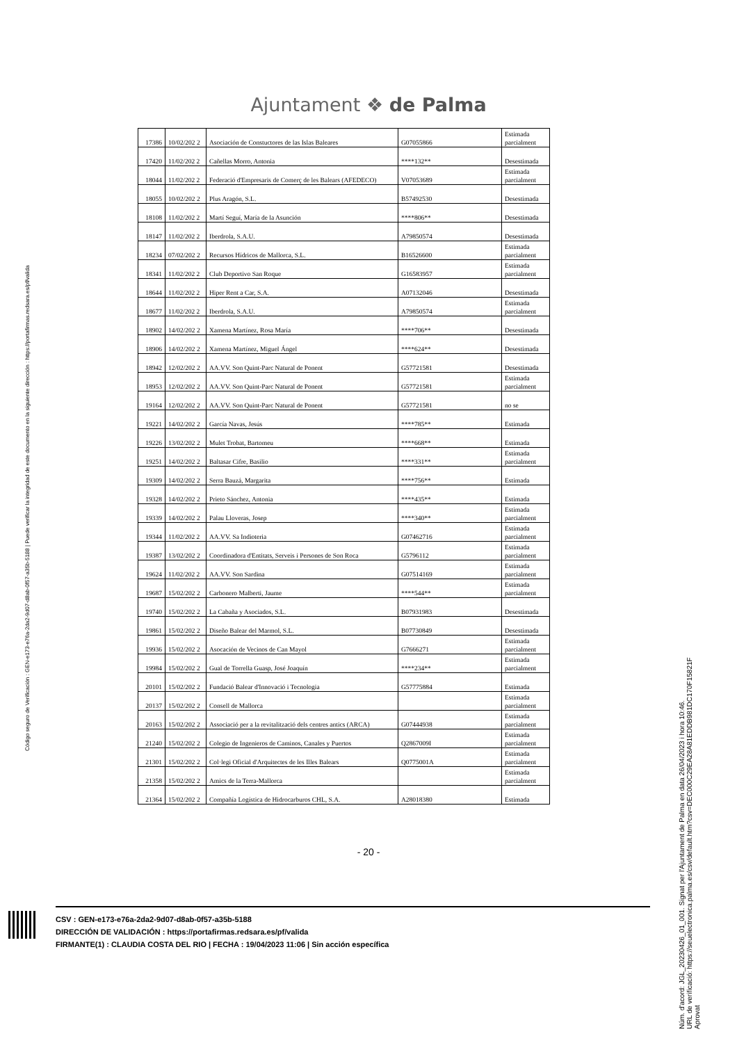Ajuntament ❖ de Palma
| 17386 | 10/02/202 2 | Asociación de Constuctores de las Islas Baleares | G07055866 | Estimada parcialment |
| 17420 | 11/02/202 2 | Cañellas Morro, Antonia | ****132** | Desestimada |
| 18044 | 11/02/202 2 | Federació d'Empresaris de Comerç de les Balears (AFEDECO) | V07053689 | Estimada parcialment |
| 18055 | 10/02/202 2 | Plus Aragón, S.L. | B57492530 | Desestimada |
| 18108 | 11/02/202 2 | Martí Seguí, María de la Asunción | ****806** | Desestimada |
| 18147 | 11/02/202 2 | Iberdrola, S.A.U. | A79850574 | Desestimada |
| 18234 | 07/02/202 2 | Recursos Hídricos de Mallorca, S.L. | B16526600 | Estimada parcialment |
| 18341 | 11/02/202 2 | Club Deportivo San Roque | G16583957 | Estimada parcialment |
| 18644 | 11/02/202 2 | Hiper Rent a Car, S.A. | A07132046 | Desestimada |
| 18677 | 11/02/202 2 | Iberdrola, S.A.U. | A79850574 | Estimada parcialment |
| 18902 | 14/02/202 2 | Xamena Martínez, Rosa María | ****706** | Desestimada |
| 18906 | 14/02/202 2 | Xamena Martínez, Miguel Ángel | ****624** | Desestimada |
| 18942 | 12/02/202 2 | AA.VV. Son Quint-Parc Natural de Ponent | G57721581 | Desestimada |
| 18953 | 12/02/202 2 | AA.VV. Son Quint-Parc Natural de Ponent | G57721581 | Estimada parcialment |
| 19164 | 12/02/202 2 | AA.VV. Son Quint-Parc Natural de Ponent | G57721581 | no se |
| 19221 | 14/02/202 2 | García Navas, Jesús | ****785** | Estimada |
| 19226 | 13/02/202 2 | Mulet Trobat, Bartomeu | ****668** | Estimada |
| 19251 | 14/02/202 2 | Baltasar Cifre, Basilio | ****331** | Estimada parcialment |
| 19309 | 14/02/202 2 | Serra Bauzá, Margarita | ****756** | Estimada |
| 19328 | 14/02/202 2 | Prieto Sánchez, Antonia | ****435** | Estimada |
| 19339 | 14/02/202 2 | Palau Lloveras, Josep | ****340** | Estimada parcialment |
| 19344 | 11/02/202 2 | AA.VV. Sa Indioteria | G07462716 | Estimada parcialment |
| 19387 | 13/02/202 2 | Coordinadora d'Entitats, Serveis i Persones de Son Roca | G5796112 | Estimada parcialment |
| 19624 | 11/02/202 2 | AA.VV. Son Sardina | G07514169 | Estimada parcialment |
| 19687 | 15/02/202 2 | Carbonero Malberti, Jaume | ****544** | Estimada parcialment |
| 19740 | 15/02/202 2 | La Cabaña y Asociados, S.L. | B07931983 | Desestimada |
| 19861 | 15/02/202 2 | Diseño Balear del Marmol, S.L. | B07730849 | Desestimada |
| 19936 | 15/02/202 2 | Asocación de Vecinos de Can Mayol | G7666271 | Estimada parcialment |
| 19984 | 15/02/202 2 | Gual de Torrella Guasp, José Joaquín | ****234** | Estimada parcialment |
| 20101 | 15/02/202 2 | Fundació Balear d'Innovació i Tecnologia | G57775884 | Estimada |
| 20137 | 15/02/202 2 | Consell de Mallorca | | Estimada parcialment |
| 20163 | 15/02/202 2 | Associació per a la revitalització dels centres antics (ARCA) | G07444938 | Estimada parcialment |
| 21240 | 15/02/202 2 | Colegio de Ingenieros de Caminos, Canales y Puertos | Q2867009I | Estimada parcialment |
| 21301 | 15/02/202 2 | Col·legi Oficial d'Arquitectes de les Illes Balears | Q0775001A | Estimada parcialment |
| 21358 | 15/02/202 2 | Amics de la Terra-Mallorca | | Estimada parcialment |
| 21364 | 15/02/202 2 | Compañía Logística de Hidrocarburos CHL, S.A. | A28018380 | Estimada |
- 20 -
CSV : GEN-e173-e76a-2da2-9d07-d8ab-0f57-a35b-5188
DIRECCIÓN DE VALIDACIÓN : https://portafirmas.redsara.es/pf/valida
FIRMANTE(1) : CLAUDIA COSTA DEL RIO | FECHA : 19/04/2023 11:06 | Sin acción específica
Código seguro de Verificación : GEN-e173-e76a-2da2-9d07-d8ab-0f57-a35b-5188 | Puede verificar la integridad de este documento en la siguiente dirección : https://portafirmas.redsara.es/pf/valida
Núm. d'acord: JGL_20230426_01_001. Signat per l'Ajuntament de Palma en data 26/04/2023 i hora 10:46.
URL de verificació: https://seuelectronica.palma.es/csv/default.htm?csv=DEC000C29EA28A81EDDB981DC170F15821F
Aprovat